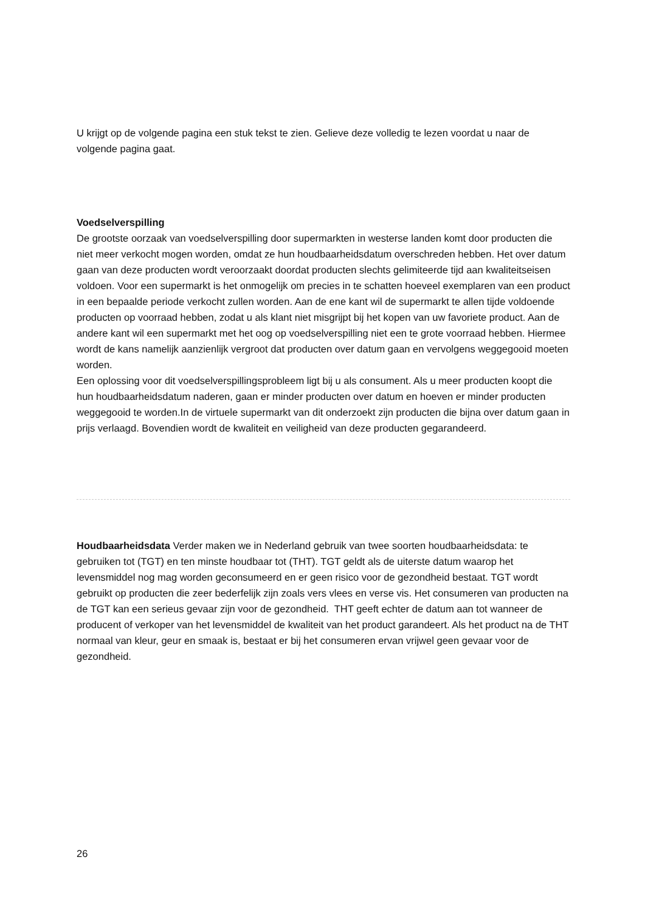U krijgt op de volgende pagina een stuk tekst te zien. Gelieve deze volledig te lezen voordat u naar de volgende pagina gaat.
Voedselverspilling
De grootste oorzaak van voedselverspilling door supermarkten in westerse landen komt door producten die niet meer verkocht mogen worden, omdat ze hun houdbaarheidsdatum overschreden hebben. Het over datum gaan van deze producten wordt veroorzaakt doordat producten slechts gelimiteerde tijd aan kwaliteitseisen voldoen. Voor een supermarkt is het onmogelijk om precies in te schatten hoeveel exemplaren van een product in een bepaalde periode verkocht zullen worden. Aan de ene kant wil de supermarkt te allen tijde voldoende producten op voorraad hebben, zodat u als klant niet misgrijpt bij het kopen van uw favoriete product. Aan de andere kant wil een supermarkt met het oog op voedselverspilling niet een te grote voorraad hebben. Hiermee wordt de kans namelijk aanzienlijk vergroot dat producten over datum gaan en vervolgens weggegooid moeten worden.
Een oplossing voor dit voedselverspillingsprobleem ligt bij u als consument. Als u meer producten koopt die hun houdbaarheidsdatum naderen, gaan er minder producten over datum en hoeven er minder producten weggegooid te worden.In de virtuele supermarkt van dit onderzoekt zijn producten die bijna over datum gaan in prijs verlaagd. Bovendien wordt de kwaliteit en veiligheid van deze producten gegarandeerd.
Houdbaarheidsdata Verder maken we in Nederland gebruik van twee soorten houdbaarheidsdata: te gebruiken tot (TGT) en ten minste houdbaar tot (THT). TGT geldt als de uiterste datum waarop het levensmiddel nog mag worden geconsumeerd en er geen risico voor de gezondheid bestaat. TGT wordt gebruikt op producten die zeer bederfelijk zijn zoals vers vlees en verse vis. Het consumeren van producten na de TGT kan een serieus gevaar zijn voor de gezondheid. THT geeft echter de datum aan tot wanneer de producent of verkoper van het levensmiddel de kwaliteit van het product garandeert. Als het product na de THT normaal van kleur, geur en smaak is, bestaat er bij het consumeren ervan vrijwel geen gevaar voor de gezondheid.
26